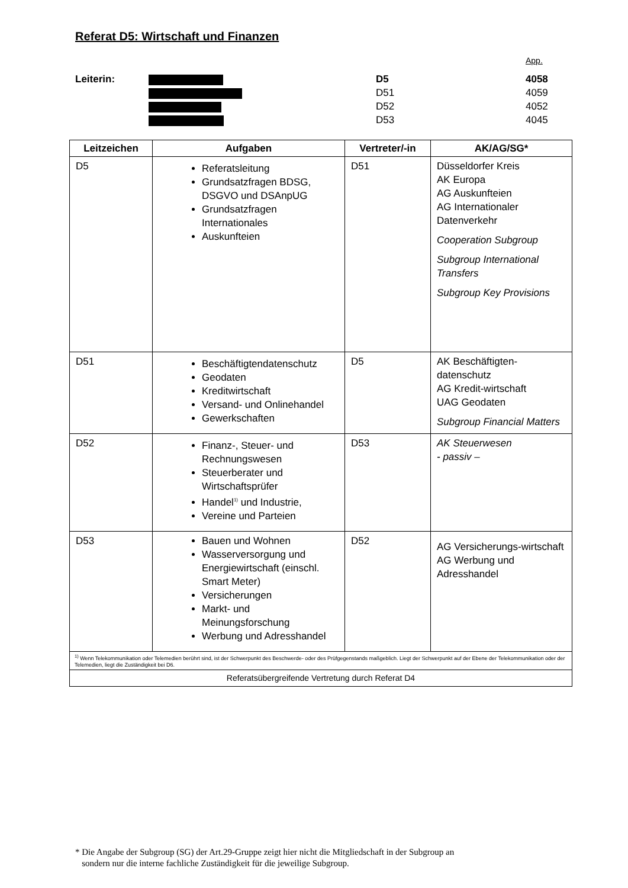Referat D5: Wirtschaft und Finanzen
App.
Leiterin:
D5
4058
D51
4059
D52
4052
D53
4045
| Leitzeichen | Aufgaben | Vertreter/-in | AK/AG/SG* |
| --- | --- | --- | --- |
| D5 | Referatsleitung Grundsatzfragen BDSG, DSGVO und DSAnpUG Grundsatzfragen Internationales Auskunfteien | D51 | Düsseldorfer Kreis AK Europa AG Auskunfteien AG Internationaler Datenverkehr Cooperation Subgroup Subgroup International Transfers Subgroup Key Provisions |
| D51 | Beschäftigtendatenschutz Geodaten Kreditwirtschaft Versand- und Onlinehandel Gewerkschaften | D5 | AK Beschäftigten-datenschutz AG Kredit-wirtschaft UAG Geodaten Subgroup Financial Matters |
| D52 | Finanz-, Steuer- und Rechnungswesen Steuerberater und Wirtschaftsprüfer Handel<sup>1)</sup> und Industrie, Vereine und Parteien | D53 | AK Steuerwesen - passiv – |
| D53 | Bauen und Wohnen Wasserversorgung und Energiewirtschaft (einschl. Smart Meter) Versicherungen Markt- und Meinungsforschung Werbung und Adresshandel | D52 | AG Versicherungs-wirtschaft AG Werbung und Adresshandel |
| <sup>1)</sup> Wenn Telekommunikation oder Telemedien berührt sind, ist der Schwerpunkt des Beschwerde- oder des Prüfgegenstands maßgeblich. Liegt der Schwerpunkt auf der Ebene der Telekommunikation oder der Telemedien, liegt die Zuständigkeit bei D6. | | | |
| Referatsübergreifende Vertretung durch Referat D4 | | | |
* Die Angabe der Subgroup (SG) der Art.29-Gruppe zeigt hier nicht die Mitgliedschaft in der Subgroup an
sondern nur die interne fachliche Zuständigkeit für die jeweilige Subgroup.